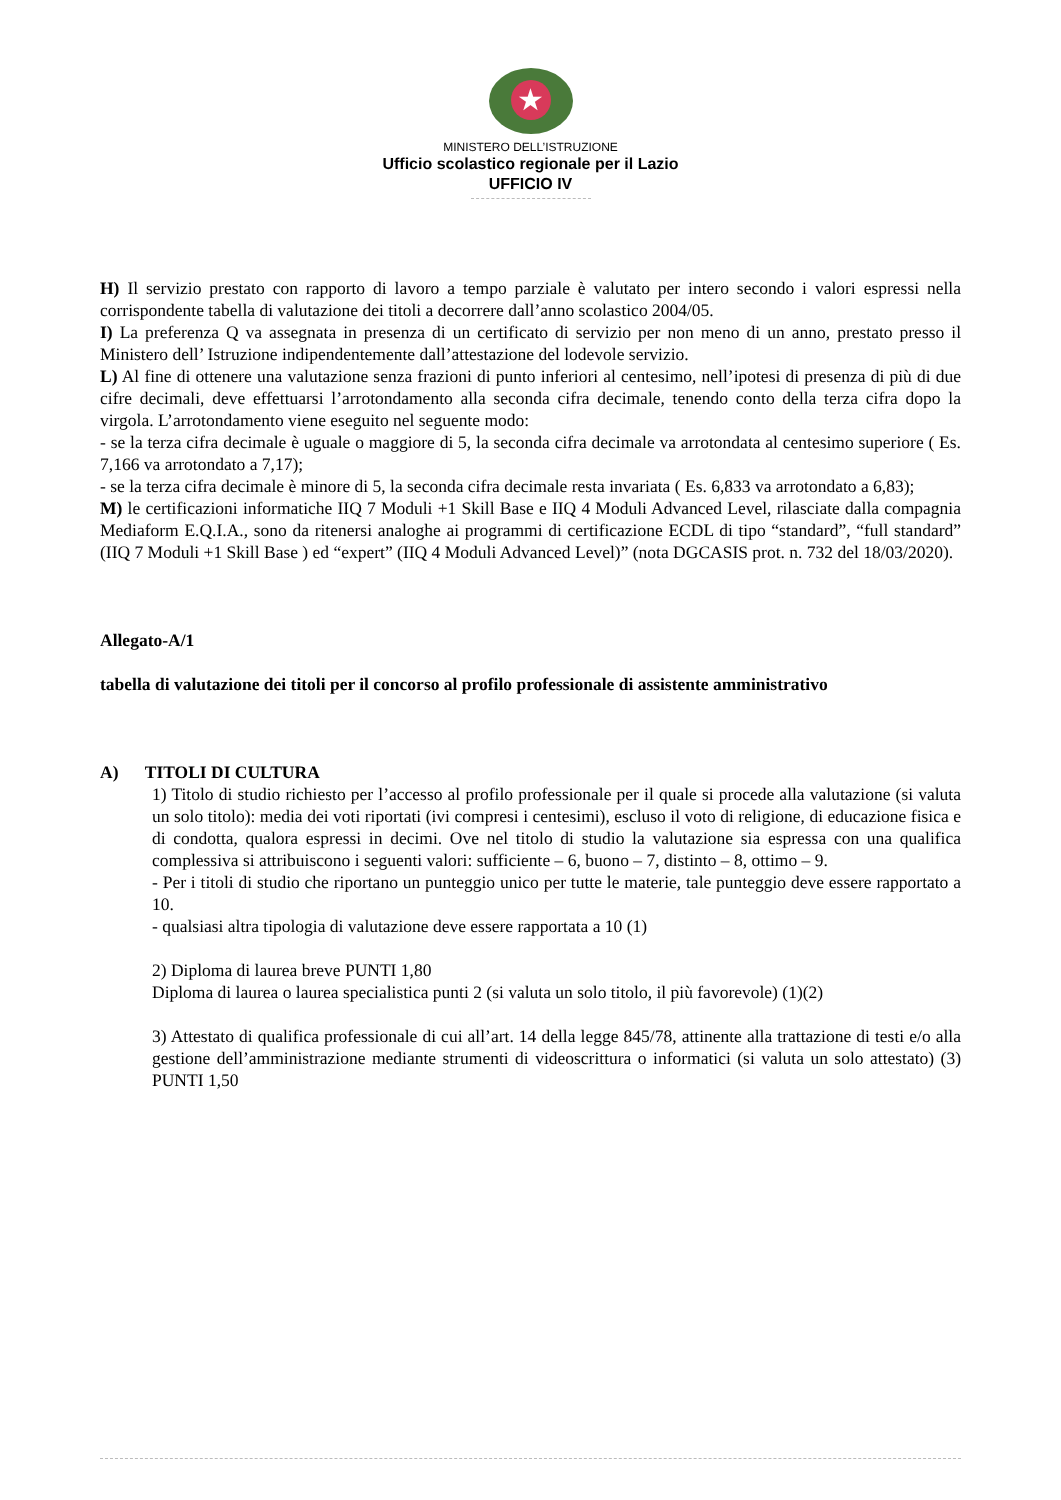★
MINISTERO DELL’ISTRUZIONE
Ufficio scolastico regionale per il Lazio
UFFICIO IV
H) Il servizio prestato con rapporto di lavoro a tempo parziale è valutato per intero secondo i valori espressi nella corrispondente tabella di valutazione dei titoli a decorrere dall’anno scolastico 2004/05.
I) La preferenza Q va assegnata in presenza di un certificato di servizio per non meno di un anno, prestato presso il Ministero dell’ Istruzione indipendentemente dall’attestazione del lodevole servizio.
L) Al fine di ottenere una valutazione senza frazioni di punto inferiori al centesimo, nell’ipotesi di presenza di più di due cifre decimali, deve effettuarsi l’arrotondamento alla seconda cifra decimale, tenendo conto della terza cifra dopo la virgola. L’arrotondamento viene eseguito nel seguente modo:
- se la terza cifra decimale è uguale o maggiore di 5, la seconda cifra decimale va arrotondata al centesimo superiore ( Es. 7,166 va arrotondato a 7,17);
- se la terza cifra decimale è minore di 5, la seconda cifra decimale resta invariata ( Es. 6,833 va arrotondato a 6,83);
M) le certificazioni informatiche IIQ 7 Moduli +1 Skill Base e IIQ 4 Moduli Advanced Level, rilasciate dalla compagnia Mediaform E.Q.I.A., sono da ritenersi analoghe ai programmi di certificazione ECDL di tipo “standard”, “full standard” (IIQ 7 Moduli +1 Skill Base ) ed “expert” (IIQ 4 Moduli Advanced Level)” (nota DGCASIS prot. n. 732 del 18/03/2020).
Allegato-A/1
tabella di valutazione dei titoli per il concorso al profilo professionale di assistente amministrativo
A) TITOLI DI CULTURA
1) Titolo di studio richiesto per l’accesso al profilo professionale per il quale si procede alla valutazione (si valuta un solo titolo): media dei voti riportati (ivi compresi i centesimi), escluso il voto di religione, di educazione fisica e di condotta, qualora espressi in decimi. Ove nel titolo di studio la valutazione sia espressa con una qualifica complessiva si attribuiscono i seguenti valori: sufficiente – 6, buono – 7, distinto – 8, ottimo – 9.
- Per i titoli di studio che riportano un punteggio unico per tutte le materie, tale punteggio deve essere rapportato a 10.
- qualsiasi altra tipologia di valutazione deve essere rapportata a 10 (1)
2) Diploma di laurea breve PUNTI 1,80
Diploma di laurea o laurea specialistica punti 2 (si valuta un solo titolo, il più favorevole) (1)(2)
3) Attestato di qualifica professionale di cui all’art. 14 della legge 845/78, attinente alla trattazione di testi e/o alla gestione dell’amministrazione mediante strumenti di videoscrittura o informatici (si valuta un solo attestato) (3) PUNTI 1,50